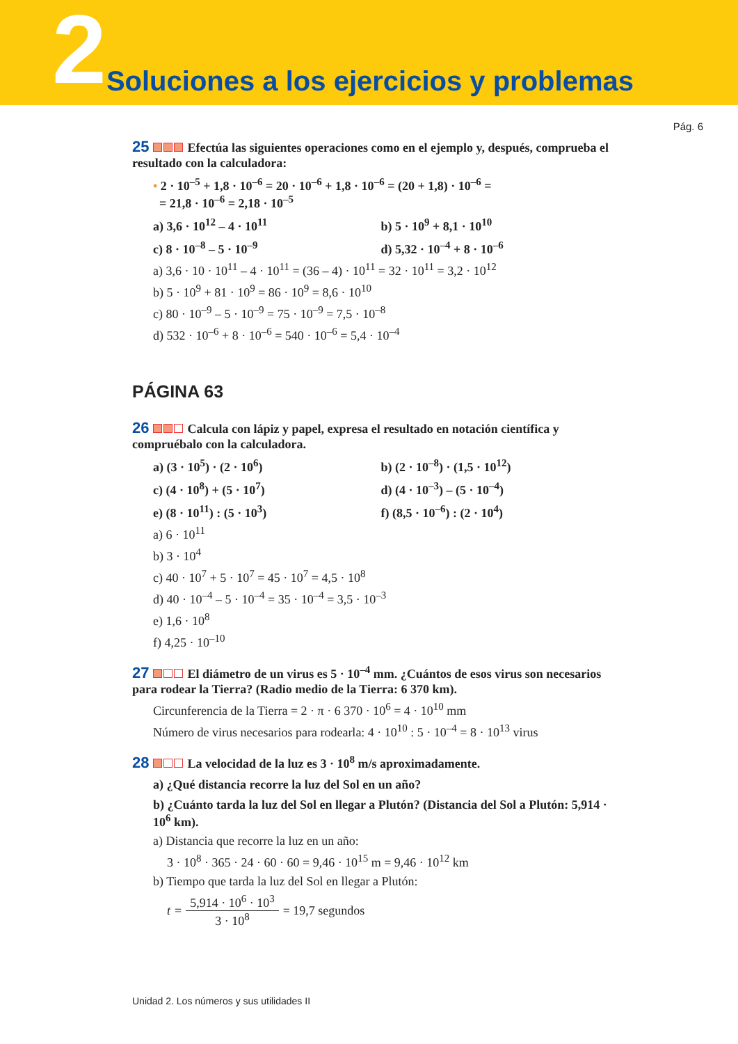2 Soluciones a los ejercicios y problemas
Pág. 6
25 Efectúa las siguientes operaciones como en el ejemplo y, después, comprueba el resultado con la calculadora:
• 2 · 10<sup>–5</sup> + 1,8 · 10<sup>–6</sup> = 20 · 10<sup>–6</sup> + 1,8 · 10<sup>–6</sup> = (20 + 1,8) · 10<sup>–6</sup> =
= 21,8 · 10<sup>–6</sup> = 2,18 · 10<sup>–5</sup>
a) 3,6 · 10<sup>12</sup> – 4 · 10<sup>11</sup> b) 5 · 10<sup>9</sup> + 8,1 · 10<sup>10</sup>
c) 8 · 10<sup>–8</sup> – 5 · 10<sup>–9</sup> d) 5,32 · 10<sup>–4</sup> + 8 · 10<sup>–6</sup>
a) 3,6 · 10 · 10<sup>11</sup> – 4 · 10<sup>11</sup> = (36 – 4) · 10<sup>11</sup> = 32 · 10<sup>11</sup> = 3,2 · 10<sup>12</sup>
b) 5 · 10<sup>9</sup> + 81 · 10<sup>9</sup> = 86 · 10<sup>9</sup> = 8,6 · 10<sup>10</sup>
c) 80 · 10<sup>–9</sup> – 5 · 10<sup>–9</sup> = 75 · 10<sup>–9</sup> = 7,5 · 10<sup>–8</sup>
d) 532 · 10<sup>–6</sup> + 8 · 10<sup>–6</sup> = 540 · 10<sup>–6</sup> = 5,4 · 10<sup>–4</sup>
PÁGINA 63
26 Calcula con lápiz y papel, expresa el resultado en notación científica y compruébalo con la calculadora.
a) (3 · 10<sup>5</sup>) · (2 · 10<sup>6</sup>) b) (2 · 10<sup>–8</sup>) · (1,5 · 10<sup>12</sup>)
c) (4 · 10<sup>8</sup>) + (5 · 10<sup>7</sup>) d) (4 · 10<sup>–3</sup>) – (5 · 10<sup>–4</sup>)
e) (8 · 10<sup>11</sup>) : (5 · 10<sup>3</sup>) f) (8,5 · 10<sup>–6</sup>) : (2 · 10<sup>4</sup>)
a) 6 · 10<sup>11</sup>
b) 3 · 10<sup>4</sup>
c) 40 · 10<sup>7</sup> + 5 · 10<sup>7</sup> = 45 · 10<sup>7</sup> = 4,5 · 10<sup>8</sup>
d) 40 · 10<sup>–4</sup> – 5 · 10<sup>–4</sup> = 35 · 10<sup>–4</sup> = 3,5 · 10<sup>–3</sup>
e) 1,6 · 10<sup>8</sup>
f) 4,25 · 10<sup>–10</sup>
27 El diámetro de un virus es 5 · 10<sup>–4</sup> mm. ¿Cuántos de esos virus son necesarios para rodear la Tierra? (Radio medio de la Tierra: 6 370 km).
Circunferencia de la Tierra = 2 · π · 6 370 · 10<sup>6</sup> = 4 · 10<sup>10</sup> mm
Número de virus necesarios para rodearla: 4 · 10<sup>10</sup> : 5 · 10<sup>–4</sup> = 8 · 10<sup>13</sup> virus
28 La velocidad de la luz es 3 · 10<sup>8</sup> m/s aproximadamente.
a) ¿Qué distancia recorre la luz del Sol en un año?
b) ¿Cuánto tarda la luz del Sol en llegar a Plutón? (Distancia del Sol a Plutón: 5,914 · 10<sup>6</sup> km).
a) Distancia que recorre la luz en un año:
3 · 10<sup>8</sup> · 365 · 24 · 60 · 60 = 9,46 · 10<sup>15</sup> m = 9,46 · 10<sup>12</sup> km
b) Tiempo que tarda la luz del Sol en llegar a Plutón:
t = 5,914 · 10<sup>6</sup> · 10<sup>3</sup> 3 · 10<sup>8</sup> = 19,7 segundos
Unidad 2. Los números y sus utilidades II